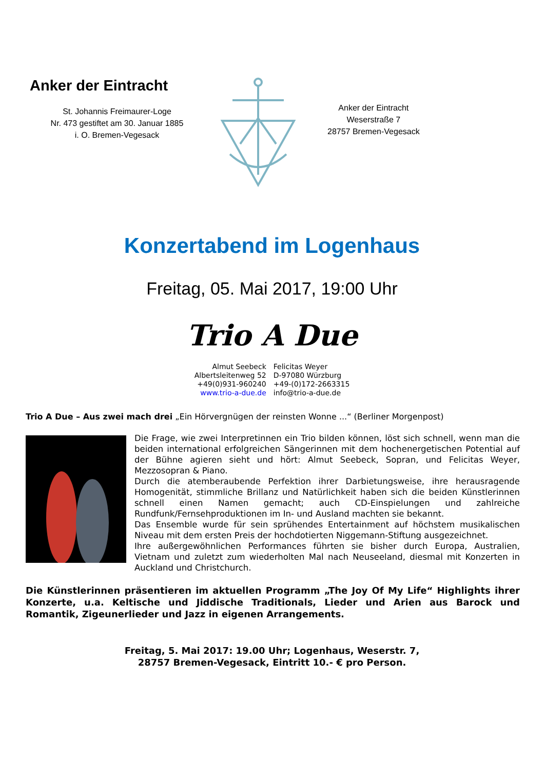Anker der Eintracht
St. Johannis Freimaurer-Loge
Nr. 473 gestiftet am 30. Januar 1885
i. O. Bremen-Vegesack
Anker der Eintracht
Weserstraße 7
28757 Bremen-Vegesack
Konzertabend im Logenhaus
Freitag, 05. Mai 2017, 19:00 Uhr
Trio A Due
Almut Seebeck
Albertsleitenweg 52
+49(0)931-960240
www.trio-a-due.de
Felicitas Weyer
D-97080 Würzburg
+49-(0)172-2663315
info@trio-a-due.de
Trio A Due – Aus zwei mach drei „Ein Hörvergnügen der reinsten Wonne ...“ (Berliner Morgenpost)
Die Frage, wie zwei Interpretinnen ein Trio bilden können, löst sich schnell, wenn man die beiden international erfolgreichen Sängerinnen mit dem hochenergetischen Potential auf der Bühne agieren sieht und hört: Almut Seebeck, Sopran, und Felicitas Weyer, Mezzosopran & Piano.
Durch die atemberaubende Perfektion ihrer Darbietungsweise, ihre herausragende Homogenität, stimmliche Brillanz und Natürlichkeit haben sich die beiden Künstlerinnen schnell einen Namen gemacht; auch CD-Einspielungen und zahlreiche Rundfunk/Fernsehproduktionen im In- und Ausland machten sie bekannt.
Das Ensemble wurde für sein sprühendes Entertainment auf höchstem musikalischen Niveau mit dem ersten Preis der hochdotierten Niggemann-Stiftung ausgezeichnet.
Ihre außergewöhnlichen Performances führten sie bisher durch Europa, Australien, Vietnam und zuletzt zum wiederholten Mal nach Neuseeland, diesmal mit Konzerten in Auckland und Christchurch.
Die Künstlerinnen präsentieren im aktuellen Programm „The Joy Of My Life“ Highlights ihrer Konzerte, u.a. Keltische und Jiddische Traditionals, Lieder und Arien aus Barock und Romantik, Zigeunerlieder und Jazz in eigenen Arrangements.
Freitag, 5. Mai 2017: 19.00 Uhr; Logenhaus, Weserstr. 7,
28757 Bremen-Vegesack, Eintritt 10.- € pro Person.